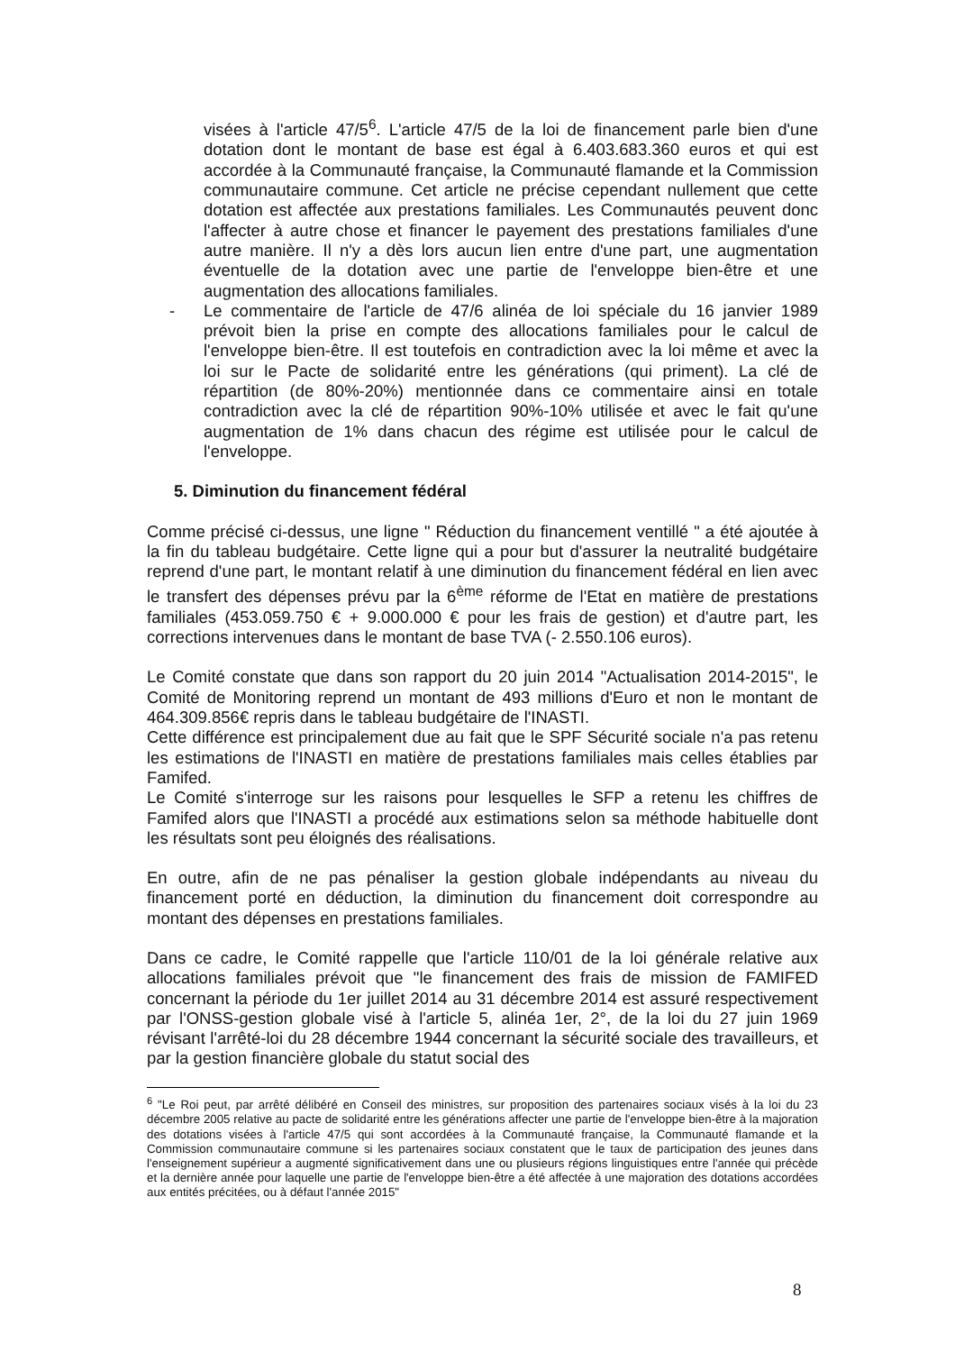visées à l'article 47/5<sup>6</sup>. L'article 47/5 de la loi de financement parle bien d'une dotation dont le montant de base est égal à 6.403.683.360 euros et qui est accordée à la Communauté française, la Communauté flamande et la Commission communautaire commune. Cet article ne précise cependant nullement que cette dotation est affectée aux prestations familiales. Les Communautés peuvent donc l'affecter à autre chose et financer le payement des prestations familiales d'une autre manière. Il n'y a dès lors aucun lien entre d'une part, une augmentation éventuelle de la dotation avec une partie de l'enveloppe bien-être et une augmentation des allocations familiales.
- Le commentaire de l'article de 47/6 alinéa de loi spéciale du 16 janvier 1989 prévoit bien la prise en compte des allocations familiales pour le calcul de l'enveloppe bien-être. Il est toutefois en contradiction avec la loi même et avec la loi sur le Pacte de solidarité entre les générations (qui priment). La clé de répartition (de 80%-20%) mentionnée dans ce commentaire ainsi en totale contradiction avec la clé de répartition 90%-10% utilisée et avec le fait qu'une augmentation de 1% dans chacun des régime est utilisée pour le calcul de l'enveloppe.
5. Diminution du financement fédéral
Comme précisé ci-dessus, une ligne " Réduction du financement ventillé " a été ajoutée à la fin du tableau budgétaire. Cette ligne qui a pour but d'assurer la neutralité budgétaire reprend d'une part, le montant relatif à une diminution du financement fédéral en lien avec le transfert des dépenses prévu par la 6<sup>ème</sup> réforme de l'Etat en matière de prestations familiales (453.059.750 € + 9.000.000 € pour les frais de gestion) et d'autre part, les corrections intervenues dans le montant de base TVA (- 2.550.106 euros).
Le Comité constate que dans son rapport du 20 juin 2014 "Actualisation 2014-2015", le Comité de Monitoring reprend un montant de 493 millions d'Euro et non le montant de 464.309.856€ repris dans le tableau budgétaire de l'INASTI.
Cette différence est principalement due au fait que le SPF Sécurité sociale n'a pas retenu les estimations de l'INASTI en matière de prestations familiales mais celles établies par Famifed.
Le Comité s'interroge sur les raisons pour lesquelles le SFP a retenu les chiffres de Famifed alors que l'INASTI a procédé aux estimations selon sa méthode habituelle dont les résultats sont peu éloignés des réalisations.
En outre, afin de ne pas pénaliser la gestion globale indépendants au niveau du financement porté en déduction, la diminution du financement doit correspondre au montant des dépenses en prestations familiales.
Dans ce cadre, le Comité rappelle que l'article 110/01 de la loi générale relative aux allocations familiales prévoit que "le financement des frais de mission de FAMIFED concernant la période du 1er juillet 2014 au 31 décembre 2014 est assuré respectivement par l'ONSS-gestion globale visé à l'article 5, alinéa 1er, 2°, de la loi du 27 juin 1969 révisant l'arrêté-loi du 28 décembre 1944 concernant la sécurité sociale des travailleurs, et par la gestion financière globale du statut social des
<sup>6</sup> "Le Roi peut, par arrêté délibéré en Conseil des ministres, sur proposition des partenaires sociaux visés à la loi du 23 décembre 2005 relative au pacte de solidarité entre les générations affecter une partie de l'enveloppe bien-être à la majoration des dotations visées à l'article 47/5 qui sont accordées à la Communauté française, la Communauté flamande et la Commission communautaire commune si les partenaires sociaux constatent que le taux de participation des jeunes dans l'enseignement supérieur a augmenté significativement dans une ou plusieurs régions linguistiques entre l'année qui précède et la dernière année pour laquelle une partie de l'enveloppe bien-être a été affectée à une majoration des dotations accordées aux entités précitées, ou à défaut l'année 2015"
8